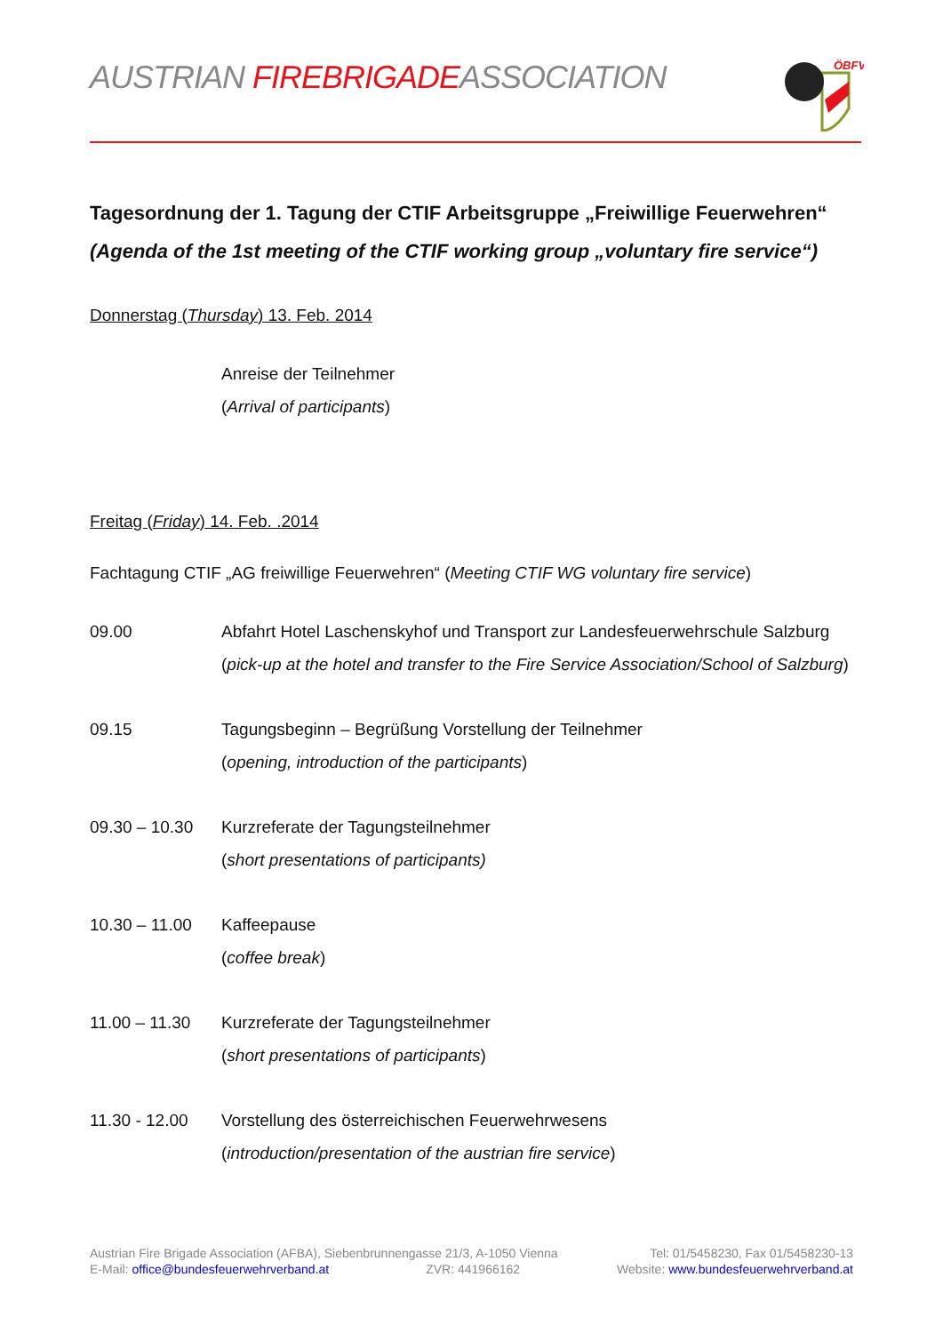AUSTRIAN FIREBRIGADEASSOCIATION
ÖBFV
Tagesordnung der 1. Tagung der CTIF Arbeitsgruppe „Freiwillige Feuerwehren“
(Agenda of the 1st meeting of the CTIF working group „voluntary fire service“)
Donnerstag (Thursday) 13. Feb. 2014
Anreise der Teilnehmer
(Arrival of participants)
Freitag (Friday) 14. Feb. .2014
Fachtagung CTIF „AG freiwillige Feuerwehren“ (Meeting CTIF WG voluntary fire service)
09.00 Abfahrt Hotel Laschenskyhof und Transport zur Landesfeuerwehrschule Salzburg
(pick-up at the hotel and transfer to the Fire Service Association/School of Salzburg)
09.15 Tagungsbeginn – Begrüßung Vorstellung der Teilnehmer
(opening, introduction of the participants)
09.30 – 10.30
Kurzreferate der Tagungsteilnehmer
(short presentations of participants)
10.30 – 11.00
Kaffeepause
(coffee break)
11.00 – 11.30
Kurzreferate der Tagungsteilnehmer
(short presentations of participants)
11.30 - 12.00
Vorstellung des österreichischen Feuerwehrwesens
(introduction/presentation of the austrian fire service)
Austrian Fire Brigade Association (AFBA), Siebenbrunnengasse 21/3, A-1050 Vienna Tel: 01/5458230, Fax 01/5458230-13
E-Mail: office@bundesfeuerwehrverband.at ZVR: 441966162 Website: www.bundesfeuerwehrverband.at